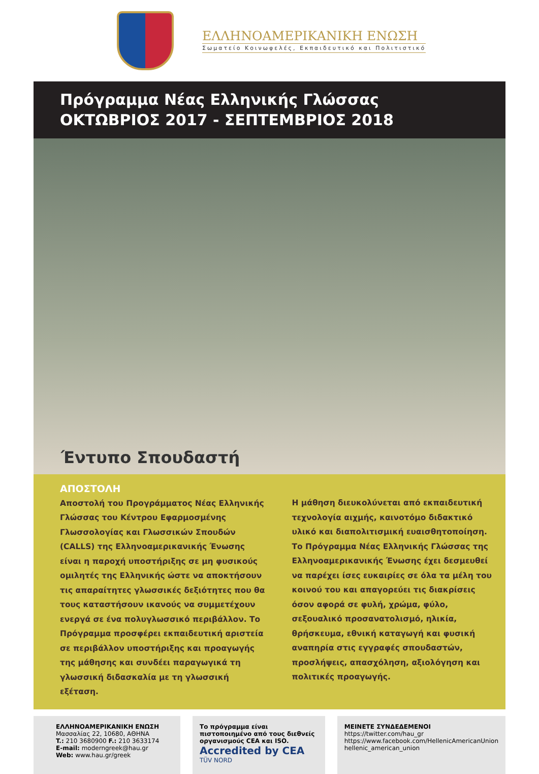ΕΛΛΗΝΟΑΜΕΡΙΚΑΝΙΚΗ ΕΝΩΣΗ
Σωματείο Κοινωφελές, Εκπαιδευτικό και Πολιτιστικό
Πρόγραμμα Νέας Ελληνικής Γλώσσας
ΟΚΤΩΒΡΙΟΣ 2017 - ΣΕΠΤΕΜΒΡΙΟΣ 2018
Έντυπο Σπουδαστή
ΑΠΟΣΤΟΛΗ
Αποστολή του Προγράμματος Νέας Ελληνικής Γλώσσας του Κέντρου Εφαρμοσμένης Γλωσσολογίας και Γλωσσικών Σπουδών (CALLS) της Ελληνοαμερικανικής Ένωσης είναι η παροχή υποστήριξης σε μη φυσικούς ομιλητές της Ελληνικής ώστε να αποκτήσουν τις απαραίτητες γλωσσικές δεξιότητες που θα τους καταστήσουν ικανούς να συμμετέχουν ενεργά σε ένα πολυγλωσσικό περιβάλλον. Το Πρόγραμμα προσφέρει εκπαιδευτική αριστεία σε περιβάλλον υποστήριξης και προαγωγής της μάθησης και συνδέει παραγωγικά τη γλωσσική διδασκαλία με τη γλωσσική εξέταση.
Η μάθηση διευκολύνεται από εκπαιδευτική τεχνολογία αιχμής, καινοτόμο διδακτικό υλικό και διαπολιτισμική ευαισθητοποίηση. Το Πρόγραμμα Νέας Ελληνικής Γλώσσας της Ελληνοαμερικανικής Ένωσης έχει δεσμευθεί να παρέχει ίσες ευκαιρίες σε όλα τα μέλη του κοινού του και απαγορεύει τις διακρίσεις όσον αφορά σε φυλή, χρώμα, φύλο, σεξουαλικό προσανατολισμό, ηλικία, θρήσκευμα, εθνική καταγωγή και φυσική αναπηρία στις εγγραφές σπουδαστών, προσλήψεις, απασχόληση, αξιολόγηση και πολιτικές προαγωγής.
ΕΛΛΗΝΟΑΜΕΡΙΚΑΝΙΚΗ ΕΝΩΣΗ
Μασσαλίας 22, 10680, ΑΘΗΝΑ
T.: 210 3680900 F.: 210 3633174
E-mail: moderngreek@hau.gr
Web: www.hau.gr/greek
Το πρόγραμμα είναι πιστοποιημένο από τους διεθνείς οργανισμούς CEA και ISO.
Accredited by CEA TÜV NORD
ΜΕΙΝΕΤΕ ΣΥΝΔΕΔΕΜΕΝΟΙ
https://twitter.com/hau_gr
https://www.facebook.com/HellenicAmericanUnion
hellenic_american_union